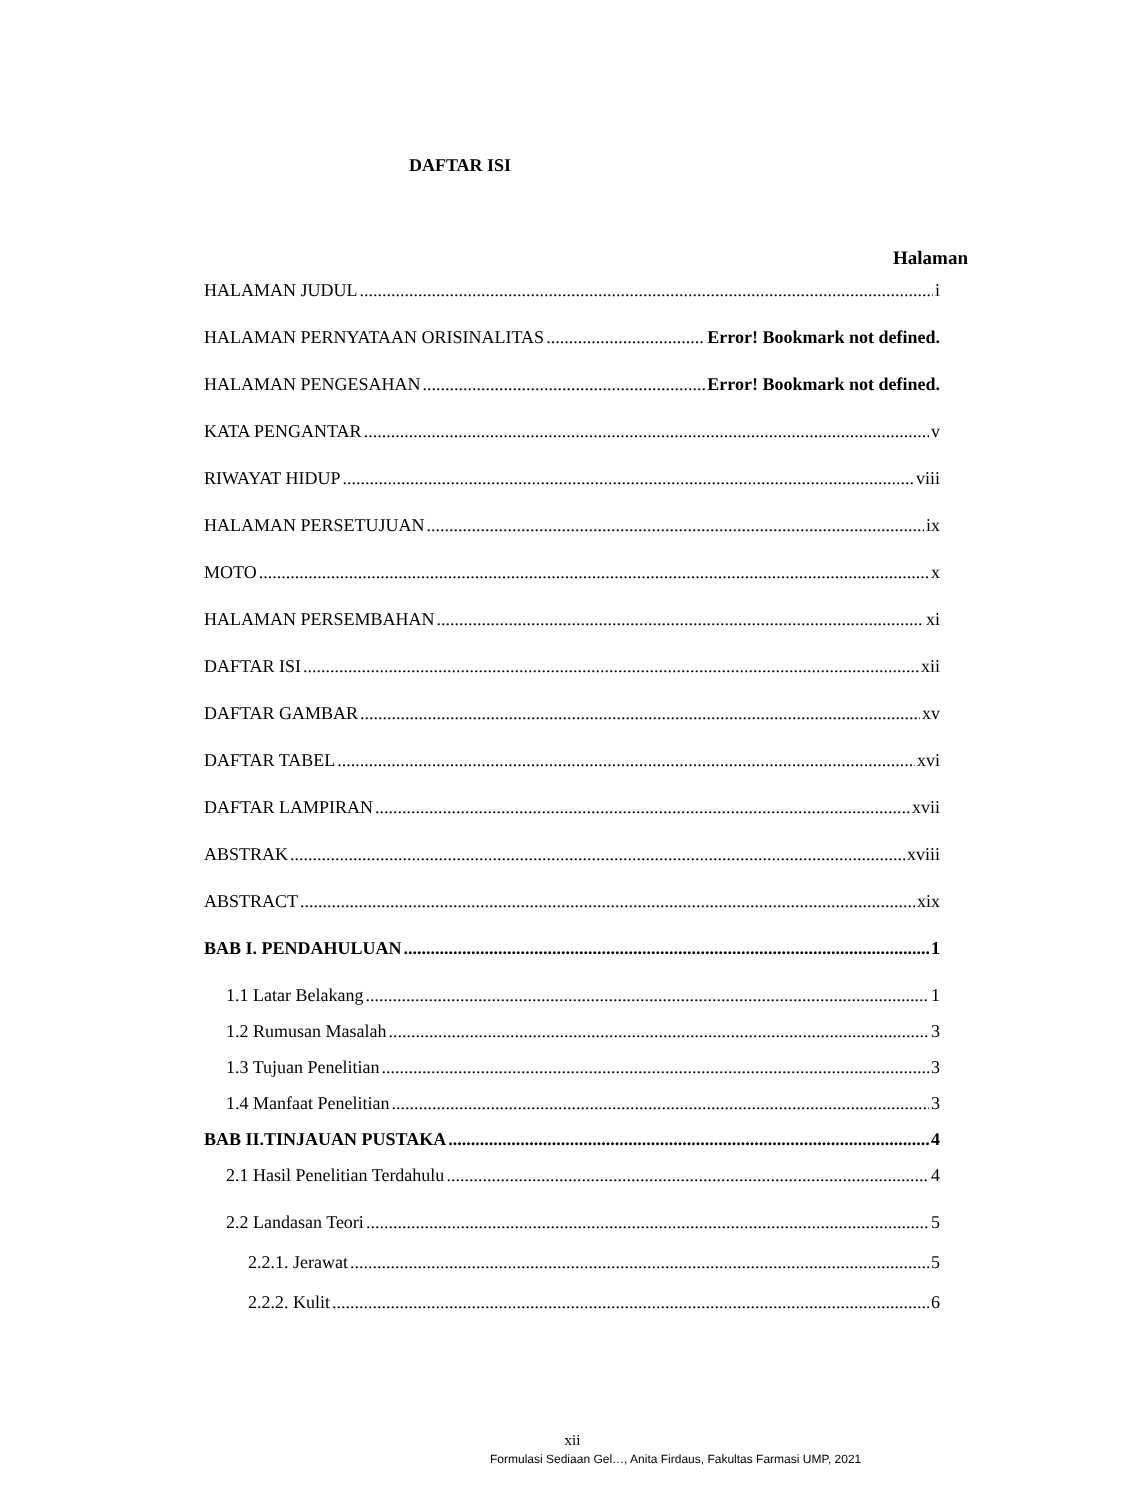DAFTAR ISI
Halaman
HALAMAN JUDUL i
HALAMAN PERNYATAAN ORISINALITAS Error! Bookmark not defined.
HALAMAN PENGESAHAN Error! Bookmark not defined.
KATA PENGANTAR v
RIWAYAT HIDUP viii
HALAMAN PERSETUJUAN ix
MOTO x
HALAMAN PERSEMBAHAN xi
DAFTAR ISI xii
DAFTAR GAMBAR xv
DAFTAR TABEL xvi
DAFTAR LAMPIRAN xvii
ABSTRAK xviii
ABSTRACT xix
BAB I. PENDAHULUAN 1
1.1 Latar Belakang 1
1.2 Rumusan Masalah 3
1.3 Tujuan Penelitian 3
1.4 Manfaat Penelitian 3
BAB II.TINJAUAN PUSTAKA 4
2.1 Hasil Penelitian Terdahulu 4
2.2 Landasan Teori 5
2.2.1. Jerawat 5
2.2.2. Kulit 6
xii
Formulasi Sediaan Gel…, Anita Firdaus, Fakultas Farmasi UMP, 2021